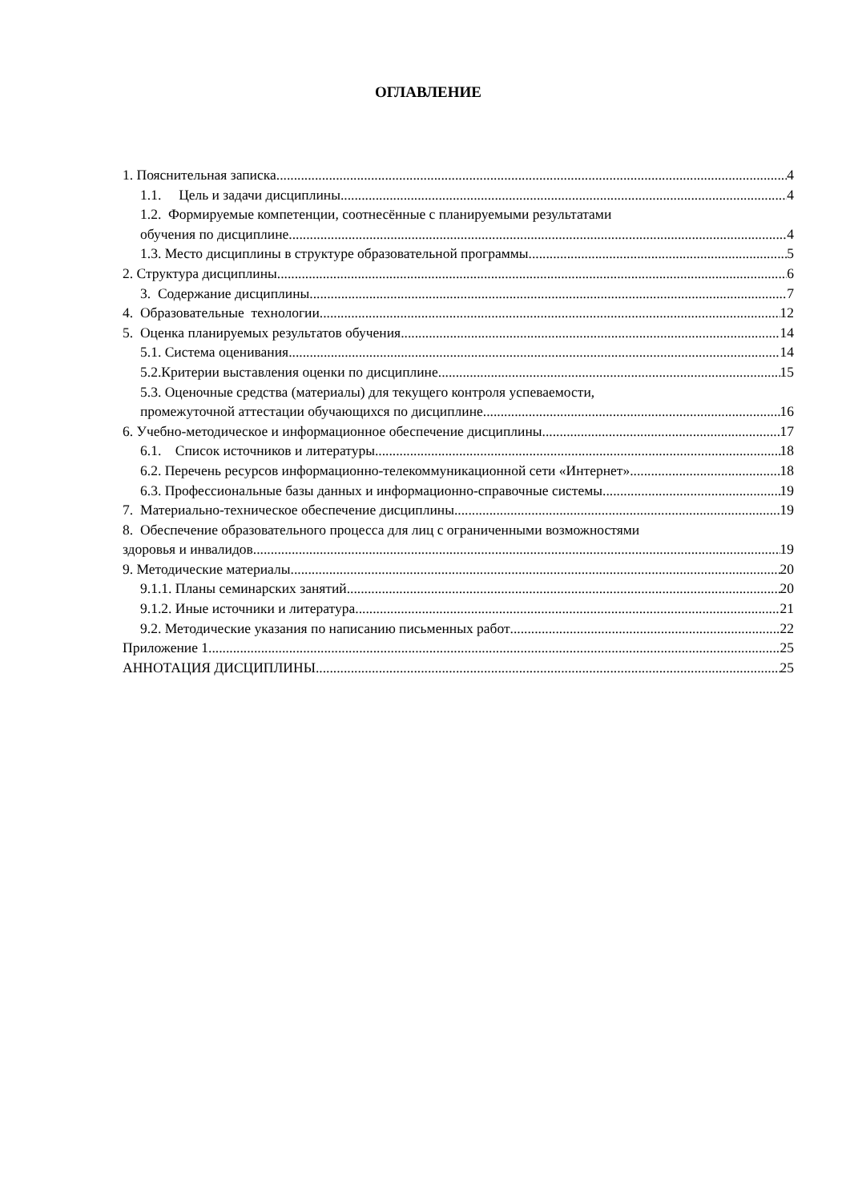ОГЛАВЛЕНИЕ
1. Пояснительная записка 4
1.1. Цель и задачи дисциплины 4
1.2. Формируемые компетенции, соотнесённые с планируемыми результатами
обучения по дисциплине 4
1.3. Место дисциплины в структуре образовательной программы 5
2. Структура дисциплины 6
3. Содержание дисциплины 7
4. Образовательные технологии 12
5. Оценка планируемых результатов обучения 14
5.1. Система оценивания 14
5.2.Критерии выставления оценки по дисциплине 15
5.3. Оценочные средства (материалы) для текущего контроля успеваемости,
промежуточной аттестации обучающихся по дисциплине 16
6. Учебно-методическое и информационное обеспечение дисциплины 17
6.1. Список источников и литературы 18
6.2. Перечень ресурсов информационно-телекоммуникационной сети «Интернет». 18
6.3. Профессиональные базы данных и информационно-справочные системы 19
7. Материально-техническое обеспечение дисциплины 19
8. Обеспечение образовательного процесса для лиц с ограниченными возможностями
здоровья и инвалидов 19
9. Методические материалы 20
9.1.1. Планы семинарских занятий 20
9.1.2. Иные источники и литература 21
9.2. Методические указания по написанию письменных работ 22
Приложение 1 25
АННОТАЦИЯ ДИСЦИПЛИНЫ 25